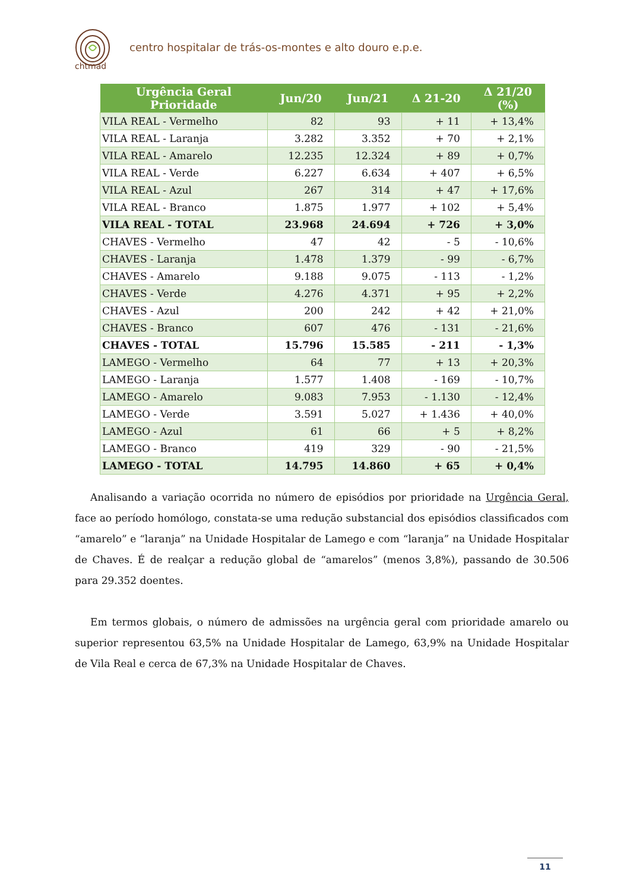chtmad
centro hospitalar de trás-os-montes e alto douro e.p.e.
| Urgência Geral Prioridade | Jun/20 | Jun/21 | Δ 21-20 | Δ 21/20 (%) |
| --- | --- | --- | --- | --- |
| VILA REAL - Vermelho | 82 | 93 | + 11 | + 13,4% |
| VILA REAL - Laranja | 3.282 | 3.352 | + 70 | + 2,1% |
| VILA REAL - Amarelo | 12.235 | 12.324 | + 89 | + 0,7% |
| VILA REAL - Verde | 6.227 | 6.634 | + 407 | + 6,5% |
| VILA REAL - Azul | 267 | 314 | + 47 | + 17,6% |
| VILA REAL - Branco | 1.875 | 1.977 | + 102 | + 5,4% |
| VILA REAL - TOTAL | 23.968 | 24.694 | + 726 | + 3,0% |
| CHAVES - Vermelho | 47 | 42 | - 5 | - 10,6% |
| CHAVES - Laranja | 1.478 | 1.379 | - 99 | - 6,7% |
| CHAVES - Amarelo | 9.188 | 9.075 | - 113 | - 1,2% |
| CHAVES - Verde | 4.276 | 4.371 | + 95 | + 2,2% |
| CHAVES - Azul | 200 | 242 | + 42 | + 21,0% |
| CHAVES - Branco | 607 | 476 | - 131 | - 21,6% |
| CHAVES - TOTAL | 15.796 | 15.585 | - 211 | - 1,3% |
| LAMEGO - Vermelho | 64 | 77 | + 13 | + 20,3% |
| LAMEGO - Laranja | 1.577 | 1.408 | - 169 | - 10,7% |
| LAMEGO - Amarelo | 9.083 | 7.953 | - 1.130 | - 12,4% |
| LAMEGO - Verde | 3.591 | 5.027 | + 1.436 | + 40,0% |
| LAMEGO - Azul | 61 | 66 | + 5 | + 8,2% |
| LAMEGO - Branco | 419 | 329 | - 90 | - 21,5% |
| LAMEGO - TOTAL | 14.795 | 14.860 | + 65 | + 0,4% |
Analisando a variação ocorrida no número de episódios por prioridade na Urgência Geral, face ao período homólogo, constata-se uma redução substancial dos episódios classificados com “amarelo” e “laranja” na Unidade Hospitalar de Lamego e com “laranja” na Unidade Hospitalar de Chaves. É de realçar a redução global de “amarelos” (menos 3,8%), passando de 30.506 para 29.352 doentes.
Em termos globais, o número de admissões na urgência geral com prioridade amarelo ou superior representou 63,5% na Unidade Hospitalar de Lamego, 63,9% na Unidade Hospitalar de Vila Real e cerca de 67,3% na Unidade Hospitalar de Chaves.
11